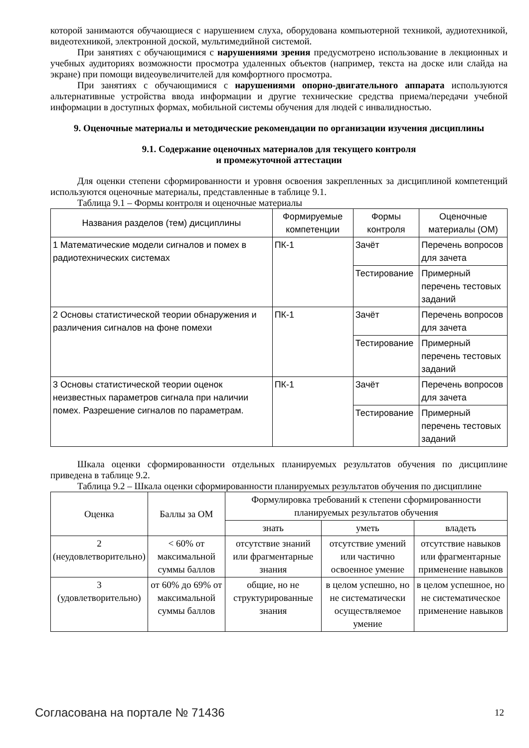которой занимаются обучающиеся с нарушением слуха, оборудована компьютерной техникой, аудиотехникой, видеотехникой, электронной доской, мультимедийной системой.
При занятиях с обучающимися с нарушениями зрения предусмотрено использование в лекционных и учебных аудиториях возможности просмотра удаленных объектов (например, текста на доске или слайда на экране) при помощи видеоувеличителей для комфортного просмотра.
При занятиях с обучающимися с нарушениями опорно-двигательного аппарата используются альтернативные устройства ввода информации и другие технические средства приема/передачи учебной информации в доступных формах, мобильной системы обучения для людей с инвалидностью.
9. Оценочные материалы и методические рекомендации по организации изучения дисциплины
9.1. Содержание оценочных материалов для текущего контроля
и промежуточной аттестации
Для оценки степени сформированности и уровня освоения закрепленных за дисциплиной компетенций используются оценочные материалы, представленные в таблице 9.1.
Таблица 9.1 – Формы контроля и оценочные материалы
| Названия разделов (тем) дисциплины | Формируемые компетенции | Формы контроля | Оценочные материалы (ОМ) |
| --- | --- | --- | --- |
| 1 Математические модели сигналов и помех в радиотехнических системах | ПК-1 | Зачёт | Перечень вопросов для зачета |
| | | Тестирование | Примерный перечень тестовых заданий |
| 2 Основы статистической теории обнаружения и различения сигналов на фоне помехи | ПК-1 | Зачёт | Перечень вопросов для зачета |
| | | Тестирование | Примерный перечень тестовых заданий |
| 3 Основы статистической теории оценок неизвестных параметров сигнала при наличии помех. Разрешение сигналов по параметрам. | ПК-1 | Зачёт | Перечень вопросов для зачета |
| | | Тестирование | Примерный перечень тестовых заданий |
Шкала оценки сформированности отдельных планируемых результатов обучения по дисциплине приведена в таблице 9.2.
Таблица 9.2 – Шкала оценки сформированности планируемых результатов обучения по дисциплине
| Оценка | Баллы за ОМ | Формулировка требований к степени сформированности планируемых результатов обучения | | |
| --- | --- | --- | --- | --- |
| | | знать | уметь | владеть |
| 2 (неудовлетворительно) | < 60% от максимальной суммы баллов | отсутствие знаний или фрагментарные знания | отсутствие умений или частично освоенное умение | отсутствие навыков или фрагментарные применение навыков |
| 3 (удовлетворительно) | от 60% до 69% от максимальной суммы баллов | общие, но не структурированные знания | в целом успешно, но не систематически осуществляемое умение | в целом успешное, но не систематическое применение навыков |
Согласована на портале № 71436 12